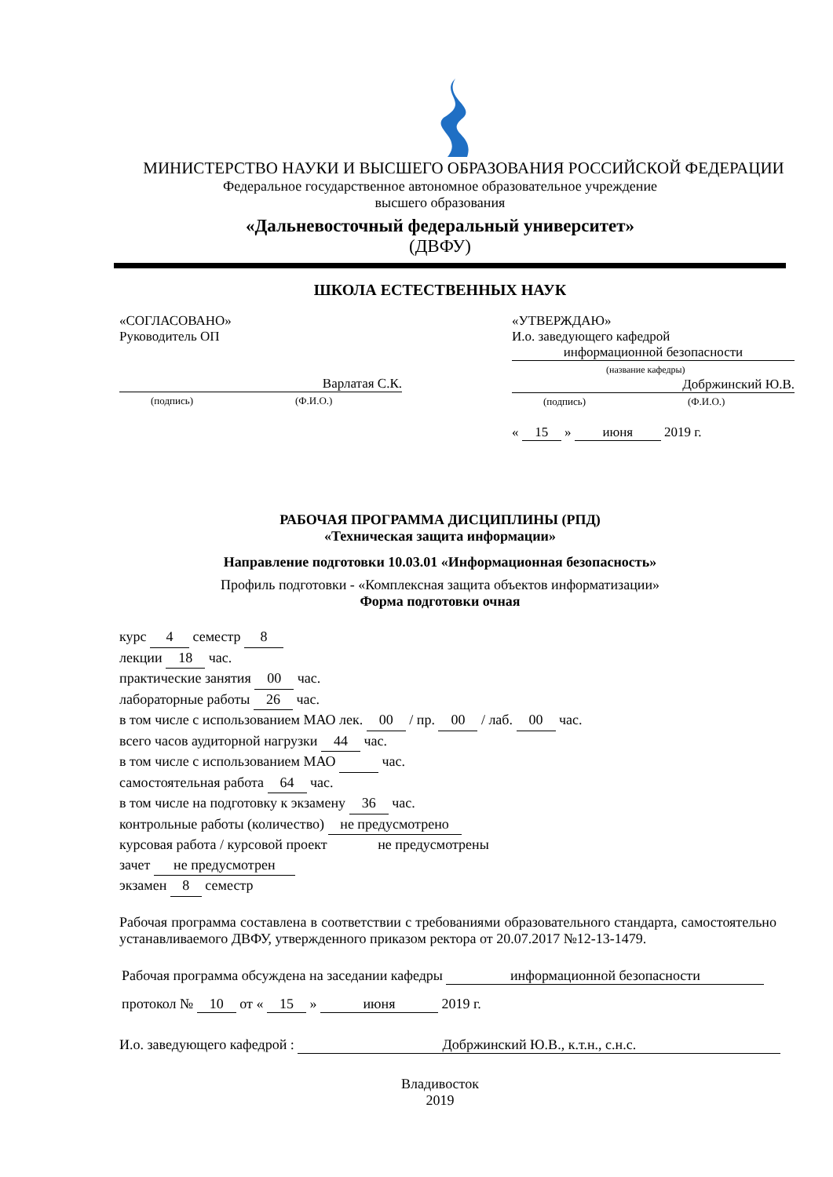МИНИСТЕРСТВО НАУКИ И ВЫСШЕГО ОБРАЗОВАНИЯ РОССИЙСКОЙ ФЕДЕРАЦИИ
Федеральное государственное автономное образовательное учреждение
высшего образования
«Дальневосточный федеральный университет»
(ДВФУ)
ШКОЛА ЕСТЕСТВЕННЫХ НАУК
«СОГЛАСОВАНО»
Руководитель ОП
Варлатая С.К.
(подпись) (Ф.И.О.)
«УТВЕРЖДАЮ»
И.о. заведующего кафедрой
информационной безопасности
(название кафедры)
Добржинский Ю.В.
(подпись) (Ф.И.О.)
« 15 » июня 2019 г.
РАБОЧАЯ ПРОГРАММА ДИСЦИПЛИНЫ (РПД)
«Техническая защита информации»
Направление подготовки 10.03.01 «Информационная безопасность»
Профиль подготовки - «Комплексная защита объектов информатизации»
Форма подготовки очная
курс 4 семестр 8
лекции 18 час.
практические занятия 00 час.
лабораторные работы 26 час.
в том числе с использованием МАО лек. 00 / пр. 00 / лаб. 00 час.
всего часов аудиторной нагрузки 44 час.
в том числе с использованием МАО час.
самостоятельная работа 64 час.
в том числе на подготовку к экзамену 36 час.
контрольные работы (количество) не предусмотрено
курсовая работа / курсовой проект не предусмотрены
зачет не предусмотрен
экзамен 8 семестр
Рабочая программа составлена в соответствии с требованиями образовательного стандарта, самостоятельно устанавливаемого ДВФУ, утвержденного приказом ректора от 20.07.2017 №12-13-1479.
Рабочая программа обсуждена на заседании кафедры информационной безопасности
протокол № 10 от « 15 » июня 2019 г.
И.о. заведующего кафедрой : Добржинский Ю.В., к.т.н., с.н.с.
Владивосток
2019